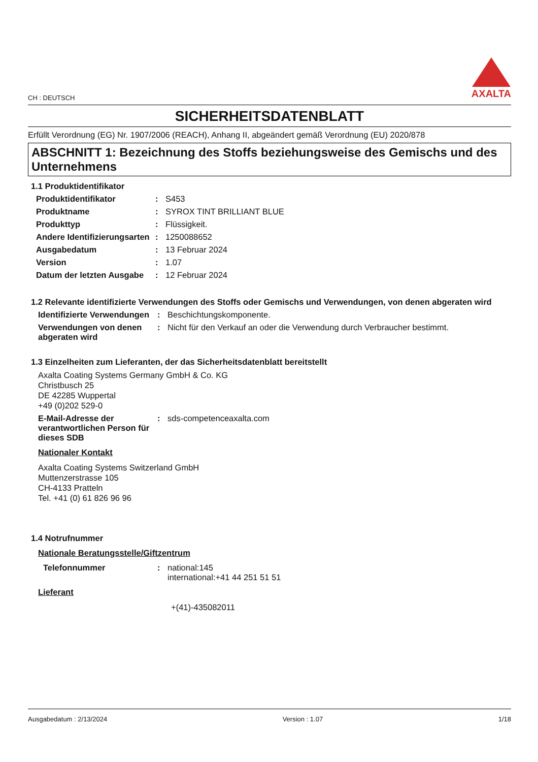CH : DEUTSCH
AXALTA
SICHERHEITSDATENBLATT
Erfüllt Verordnung (EG) Nr. 1907/2006 (REACH), Anhang II, abgeändert gemäß Verordnung (EU) 2020/878
ABSCHNITT 1: Bezeichnung des Stoffs beziehungsweise des Gemischs und des Unternehmens
1.1 Produktidentifikator
Produktidentifikator : S453
Produktname : SYROX TINT BRILLIANT BLUE
Produkttyp : Flüssigkeit.
Andere Identifizierungsarten
: 1250088652
Ausgabedatum : 13 Februar 2024
Version : 1.07
Datum der letzten Ausgabe
: 12 Februar 2024
1.2 Relevante identifizierte Verwendungen des Stoffs oder Gemischs und Verwendungen, von denen abgeraten wird
Identifizierte Verwendungen
: Beschichtungskomponente.
Verwendungen von denen abgeraten wird
: Nicht für den Verkauf an oder die Verwendung durch Verbraucher bestimmt.
1.3 Einzelheiten zum Lieferanten, der das Sicherheitsdatenblatt bereitstellt
Axalta Coating Systems Germany GmbH & Co. KG
Christbusch 25
DE 42285 Wuppertal
+49 (0)202 529-0
E-Mail-Adresse der verantwortlichen Person für dieses SDB
: sds-competenceaxalta.com
Nationaler Kontakt
Axalta Coating Systems Switzerland GmbH
Muttenzerstrasse 105
CH-4133 Pratteln
Tel. +41 (0) 61 826 96 96
1.4 Notrufnummer
Nationale Beratungsstelle/Giftzentrum
Telefonnummer : national:145
international:+41 44 251 51 51
Lieferant
+(41)-435082011
Ausgabedatum : 2/13/2024 Version : 1.07 1/18